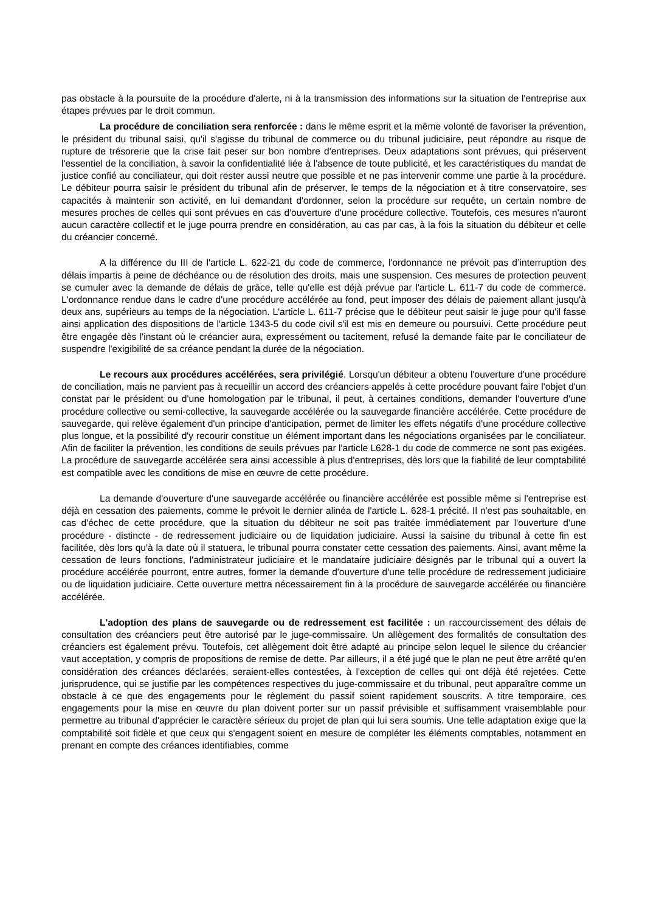pas obstacle à la poursuite de la procédure d'alerte, ni à la transmission des informations sur la situation de l'entreprise aux étapes prévues par le droit commun.
La procédure de conciliation sera renforcée : dans le même esprit et la même volonté de favoriser la prévention, le président du tribunal saisi, qu'il s'agisse du tribunal de commerce ou du tribunal judiciaire, peut répondre au risque de rupture de trésorerie que la crise fait peser sur bon nombre d'entreprises. Deux adaptations sont prévues, qui préservent l'essentiel de la conciliation, à savoir la confidentialité liée à l'absence de toute publicité, et les caractéristiques du mandat de justice confié au conciliateur, qui doit rester aussi neutre que possible et ne pas intervenir comme une partie à la procédure. Le débiteur pourra saisir le président du tribunal afin de préserver, le temps de la négociation et à titre conservatoire, ses capacités à maintenir son activité, en lui demandant d'ordonner, selon la procédure sur requête, un certain nombre de mesures proches de celles qui sont prévues en cas d'ouverture d'une procédure collective. Toutefois, ces mesures n'auront aucun caractère collectif et le juge pourra prendre en considération, au cas par cas, à la fois la situation du débiteur et celle du créancier concerné.
A la différence du III de l'article L. 622-21 du code de commerce, l'ordonnance ne prévoit pas d’interruption des délais impartis à peine de déchéance ou de résolution des droits, mais une suspension. Ces mesures de protection peuvent se cumuler avec la demande de délais de grâce, telle qu'elle est déjà prévue par l'article L. 611-7 du code de commerce. L'ordonnance rendue dans le cadre d'une procédure accélérée au fond, peut imposer des délais de paiement allant jusqu'à deux ans, supérieurs au temps de la négociation. L'article L. 611-7 précise que le débiteur peut saisir le juge pour qu'il fasse ainsi application des dispositions de l'article 1343-5 du code civil s'il est mis en demeure ou poursuivi. Cette procédure peut être engagée dès l'instant où le créancier aura, expressément ou tacitement, refusé la demande faite par le conciliateur de suspendre l'exigibilité de sa créance pendant la durée de la négociation.
Le recours aux procédures accélérées, sera privilégié. Lorsqu'un débiteur a obtenu l'ouverture d'une procédure de conciliation, mais ne parvient pas à recueillir un accord des créanciers appelés à cette procédure pouvant faire l'objet d'un constat par le président ou d'une homologation par le tribunal, il peut, à certaines conditions, demander l'ouverture d'une procédure collective ou semi-collective, la sauvegarde accélérée ou la sauvegarde financière accélérée. Cette procédure de sauvegarde, qui relève également d'un principe d'anticipation, permet de limiter les effets négatifs d'une procédure collective plus longue, et la possibilité d'y recourir constitue un élément important dans les négociations organisées par le conciliateur. Afin de faciliter la prévention, les conditions de seuils prévues par l'article L628-1 du code de commerce ne sont pas exigées. La procédure de sauvegarde accélérée sera ainsi accessible à plus d'entreprises, dès lors que la fiabilité de leur comptabilité est compatible avec les conditions de mise en œuvre de cette procédure.
La demande d'ouverture d'une sauvegarde accélérée ou financière accélérée est possible même si l'entreprise est déjà en cessation des paiements, comme le prévoit le dernier alinéa de l'article L. 628-1 précité. Il n'est pas souhaitable, en cas d'échec de cette procédure, que la situation du débiteur ne soit pas traitée immédiatement par l'ouverture d'une procédure - distincte - de redressement judiciaire ou de liquidation judiciaire. Aussi la saisine du tribunal à cette fin est facilitée, dès lors qu'à la date où il statuera, le tribunal pourra constater cette cessation des paiements. Ainsi, avant même la cessation de leurs fonctions, l'administrateur judiciaire et le mandataire judiciaire désignés par le tribunal qui a ouvert la procédure accélérée pourront, entre autres, former la demande d'ouverture d'une telle procédure de redressement judiciaire ou de liquidation judiciaire. Cette ouverture mettra nécessairement fin à la procédure de sauvegarde accélérée ou financière accélérée.
L'adoption des plans de sauvegarde ou de redressement est facilitée : un raccourcissement des délais de consultation des créanciers peut être autorisé par le juge-commissaire. Un allègement des formalités de consultation des créanciers est également prévu. Toutefois, cet allègement doit être adapté au principe selon lequel le silence du créancier vaut acceptation, y compris de propositions de remise de dette. Par ailleurs, il a été jugé que le plan ne peut être arrêté qu'en considération des créances déclarées, seraient-elles contestées, à l'exception de celles qui ont déjà été rejetées. Cette jurisprudence, qui se justifie par les compétences respectives du juge-commissaire et du tribunal, peut apparaître comme un obstacle à ce que des engagements pour le règlement du passif soient rapidement souscrits. A titre temporaire, ces engagements pour la mise en œuvre du plan doivent porter sur un passif prévisible et suffisamment vraisemblable pour permettre au tribunal d'apprécier le caractère sérieux du projet de plan qui lui sera soumis. Une telle adaptation exige que la comptabilité soit fidèle et que ceux qui s'engagent soient en mesure de compléter les éléments comptables, notamment en prenant en compte des créances identifiables, comme